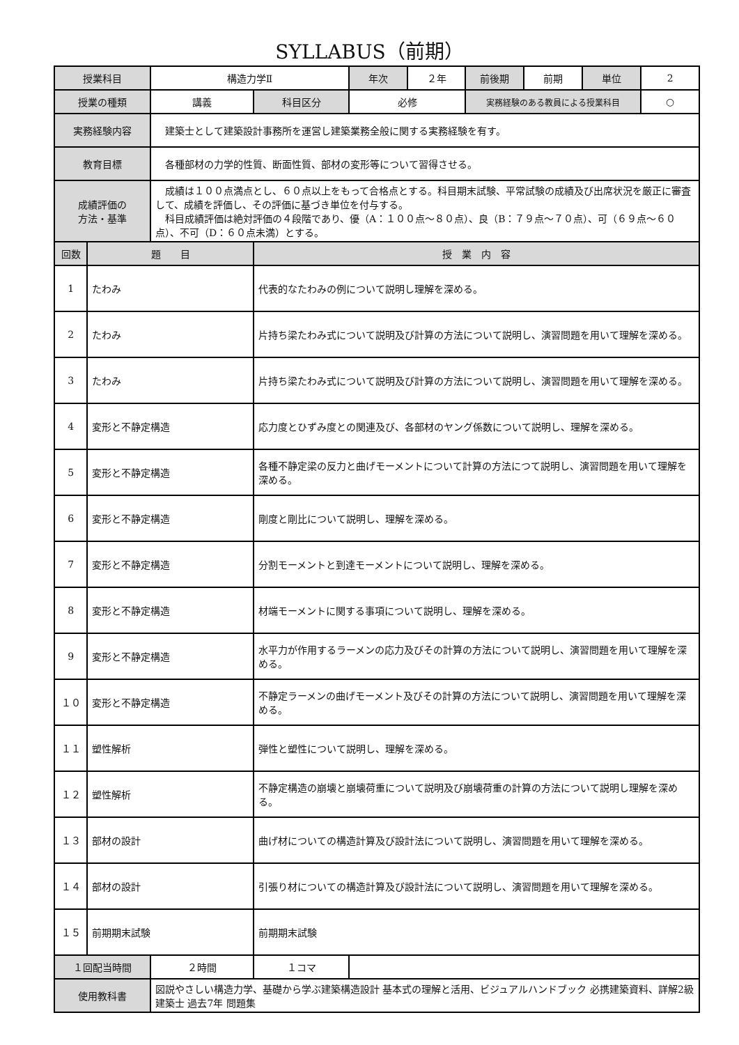SYLLABUS（前期）
| 授業科目 | | 構造力学Ⅱ | | 年次 | ２年 | 前後期 | 前期 | 単位 | 2 |
| 授業の種類 | | 講義 | 科目区分 | 必修 | | 実務経験のある教員による授業科目 | | | ○ |
| 実務経験内容 | | 建築士として建築設計事務所を運営し建築業務全般に関する実務経験を有す。 | | | | | | | |
| 教育目標 | | 各種部材の力学的性質、断面性質、部材の変形等について習得させる。 | | | | | | | |
| 成績評価の 方法・基準 | | 成績は１００点満点とし、６０点以上をもって合格点とする。科目期末試験、平常試験の成績及び出席状況を厳正に審査して、成績を評価し、その評価に基づき単位を付与する。 科目成績評価は絶対評価の４段階であり、優（A：１００点～８０点）、良（B：７９点～７０点）、可（６９点～６０点）、不可（D：６０点未満）とする。 | | | | | | | |
| 回数 | 題 目 | | 授 業 内 容 | | | | | | |
| 1 | たわみ | | 代表的なたわみの例について説明し理解を深める。 | | | | | | |
| 2 | たわみ | | 片持ち梁たわみ式について説明及び計算の方法について説明し、演習問題を用いて理解を深める。 | | | | | | |
| 3 | たわみ | | 片持ち梁たわみ式について説明及び計算の方法について説明し、演習問題を用いて理解を深める。 | | | | | | |
| 4 | 変形と不静定構造 | | 応力度とひずみ度との関連及び、各部材のヤング係数について説明し、理解を深める。 | | | | | | |
| 5 | 変形と不静定構造 | | 各種不静定梁の反力と曲げモーメントについて計算の方法につて説明し、演習問題を用いて理解を深める。 | | | | | | |
| 6 | 変形と不静定構造 | | 剛度と剛比について説明し、理解を深める。 | | | | | | |
| 7 | 変形と不静定構造 | | 分割モーメントと到達モーメントについて説明し、理解を深める。 | | | | | | |
| 8 | 変形と不静定構造 | | 材端モーメントに関する事項について説明し、理解を深める。 | | | | | | |
| 9 | 変形と不静定構造 | | 水平力が作用するラーメンの応力及びその計算の方法について説明し、演習問題を用いて理解を深める。 | | | | | | |
| １０ | 変形と不静定構造 | | 不静定ラーメンの曲げモーメント及びその計算の方法について説明し、演習問題を用いて理解を深める。 | | | | | | |
| １１ | 塑性解析 | | 弾性と塑性について説明し、理解を深める。 | | | | | | |
| １２ | 塑性解析 | | 不静定構造の崩壊と崩壊荷重について説明及び崩壊荷重の計算の方法について説明し理解を深める。 | | | | | | |
| １３ | 部材の設計 | | 曲げ材についての構造計算及び設計法について説明し、演習問題を用いて理解を深める。 | | | | | | |
| １４ | 部材の設計 | | 引張り材についての構造計算及び設計法について説明し、演習問題を用いて理解を深める。 | | | | | | |
| １５ | 前期期末試験 | | 前期期末試験 | | | | | | |
| １回配当時間 | | ２時間 | １コマ | | | | | | |
| 使用教科書 | | 図説やさしい構造力学、基礎から学ぶ建築構造設計 基本式の理解と活用、ビジュアルハンドブック 必携建築資料、詳解2級建築士 過去7年 問題集 | | | | | | | |